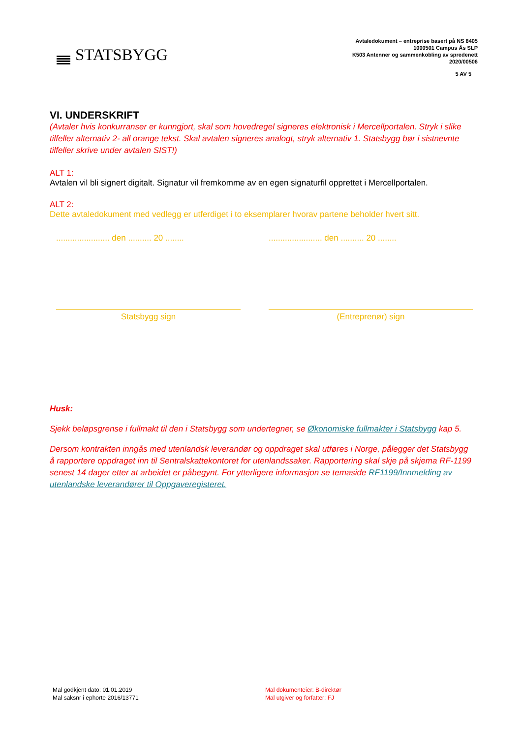STATSBYGG
Avtaledokument – entreprise basert på NS 8405
1000501 Campus Ås SLP
K503 Antenner og sammenkobling av spredenett
2020/00506
5 AV 5
VI. UNDERSKRIFT
(Avtaler hvis konkurranser er kunngjort, skal som hovedregel signeres elektronisk i Mercellportalen. Stryk i slike tilfeller alternativ 2- all orange tekst. Skal avtalen signeres analogt, stryk alternativ 1. Statsbygg bør i sistnevnte tilfeller skrive under avtalen SIST!)
ALT 1:
Avtalen vil bli signert digitalt. Signatur vil fremkomme av en egen signaturfil opprettet i Mercellportalen.
ALT 2:
Dette avtaledokument med vedlegg er utferdiget i to eksemplarer hvorav partene beholder hvert sitt.
....................... den .......... 20 ........
....................... den .......... 20 ........
Statsbygg sign (Entreprenør) sign
Husk:
Sjekk beløpsgrense i fullmakt til den i Statsbygg som undertegner, se Økonomiske fullmakter i Statsbygg kap 5.
Dersom kontrakten inngås med utenlandsk leverandør og oppdraget skal utføres i Norge, pålegger det Statsbygg å rapportere oppdraget inn til Sentralskattekontoret for utenlandssaker. Rapportering skal skje på skjema RF-1199 senest 14 dager etter at arbeidet er påbegynt. For ytterligere informasjon se temaside RF1199/Innmelding av utenlandske leverandører til Oppgaveregisteret.
Mal godkjent dato: 01.01.2019
Mal saksnr i ephorte 2016/13771
Mal dokumenteier: B-direktør
Mal utgiver og forfatter: FJ